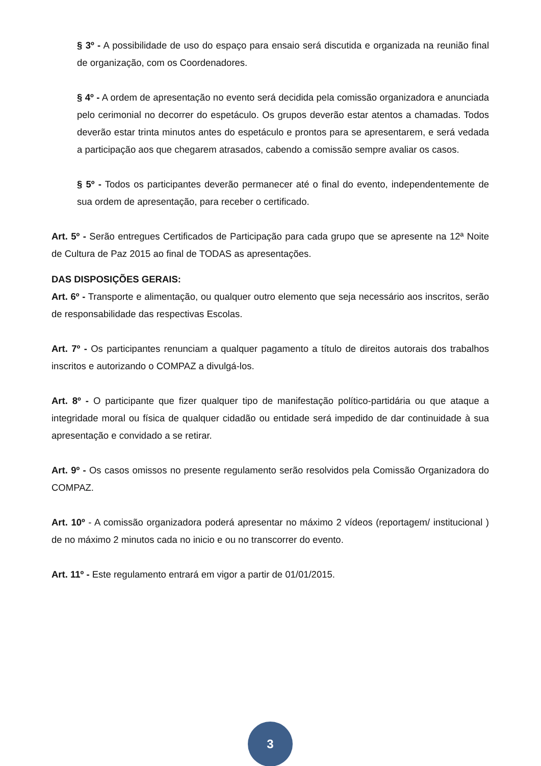§ 3º - A possibilidade de uso do espaço para ensaio será discutida e organizada na reunião final de organização, com os Coordenadores.
§ 4º - A ordem de apresentação no evento será decidida pela comissão organizadora e anunciada pelo cerimonial no decorrer do espetáculo. Os grupos deverão estar atentos a chamadas. Todos deverão estar trinta minutos antes do espetáculo e prontos para se apresentarem, e será vedada a participação aos que chegarem atrasados, cabendo a comissão sempre avaliar os casos.
§ 5º - Todos os participantes deverão permanecer até o final do evento, independentemente de sua ordem de apresentação, para receber o certificado.
Art. 5º - Serão entregues Certificados de Participação para cada grupo que se apresente na 12ª Noite de Cultura de Paz 2015 ao final de TODAS as apresentações.
DAS DISPOSIÇÕES GERAIS:
Art. 6º - Transporte e alimentação, ou qualquer outro elemento que seja necessário aos inscritos, serão de responsabilidade das respectivas Escolas.
Art. 7º - Os participantes renunciam a qualquer pagamento a título de direitos autorais dos trabalhos inscritos e autorizando o COMPAZ a divulgá-los.
Art. 8º - O participante que fizer qualquer tipo de manifestação político-partidária ou que ataque a integridade moral ou física de qualquer cidadão ou entidade será impedido de dar continuidade à sua apresentação e convidado a se retirar.
Art. 9º - Os casos omissos no presente regulamento serão resolvidos pela Comissão Organizadora do COMPAZ.
Art. 10º - A comissão organizadora poderá apresentar no máximo 2 vídeos (reportagem/ institucional ) de no máximo 2 minutos cada no inicio e ou no transcorrer do evento.
Art. 11º - Este regulamento entrará em vigor a partir de 01/01/2015.
3